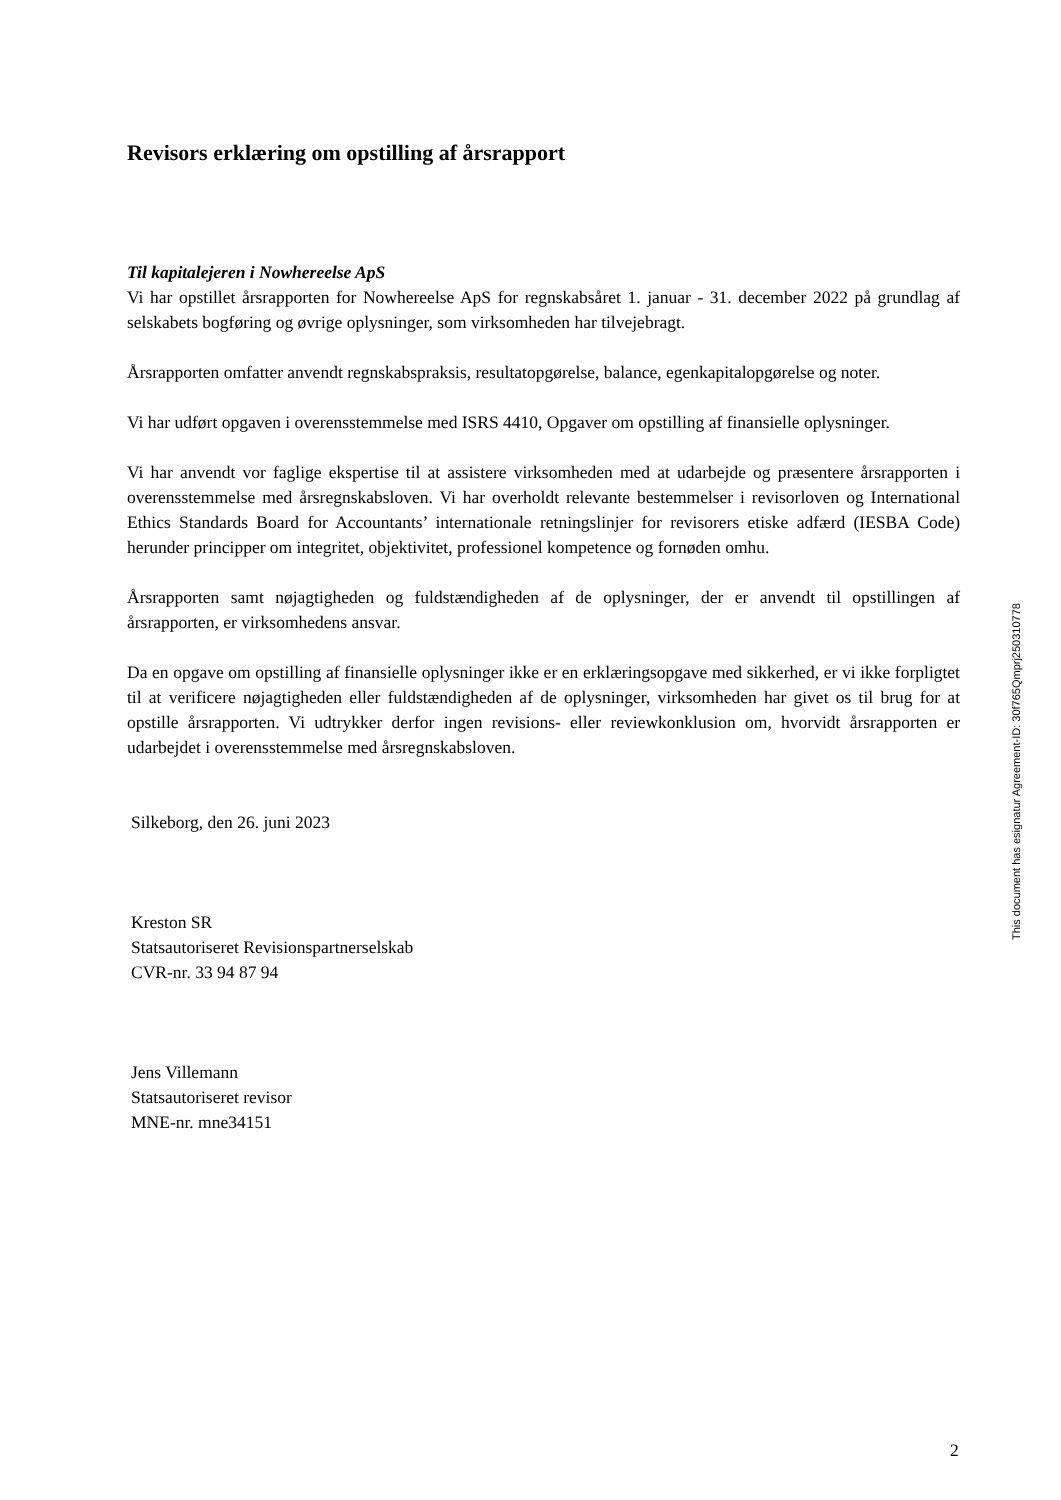Revisors erklæring om opstilling af årsrapport
Til kapitalejeren i Nowhereelse ApS
Vi har opstillet årsrapporten for Nowhereelse ApS for regnskabsåret 1. januar - 31. december 2022 på grundlag af selskabets bogføring og øvrige oplysninger, som virksomheden har tilvejebragt.
Årsrapporten omfatter anvendt regnskabspraksis, resultatopgørelse, balance, egenkapitalopgørelse og noter.
Vi har udført opgaven i overensstemmelse med ISRS 4410, Opgaver om opstilling af finansielle oplysninger.
Vi har anvendt vor faglige ekspertise til at assistere virksomheden med at udarbejde og præsentere årsrapporten i overensstemmelse med årsregnskabsloven. Vi har overholdt relevante bestemmelser i revisorloven og International Ethics Standards Board for Accountants’ internationale retningslinjer for revisorers etiske adfærd (IESBA Code) herunder principper om integritet, objektivitet, professionel kompetence og fornøden omhu.
Årsrapporten samt nøjagtigheden og fuldstændigheden af de oplysninger, der er anvendt til opstillingen af årsrapporten, er virksomhedens ansvar.
Da en opgave om opstilling af finansielle oplysninger ikke er en erklæringsopgave med sikkerhed, er vi ikke forpligtet til at verificere nøjagtigheden eller fuldstændigheden af de oplysninger, virksomheden har givet os til brug for at opstille årsrapporten. Vi udtrykker derfor ingen revisions- eller reviewkonklusion om, hvorvidt årsrapporten er udarbejdet i overensstemmelse med årsregnskabsloven.
Silkeborg, den 26. juni 2023
Kreston SR
Statsautoriseret Revisionspartnerselskab
CVR-nr. 33 94 87 94
Jens Villemann
Statsautoriseret revisor
MNE-nr. mne34151
This document has esignatur Agreement-ID: 30f765Qmprj250310778
2